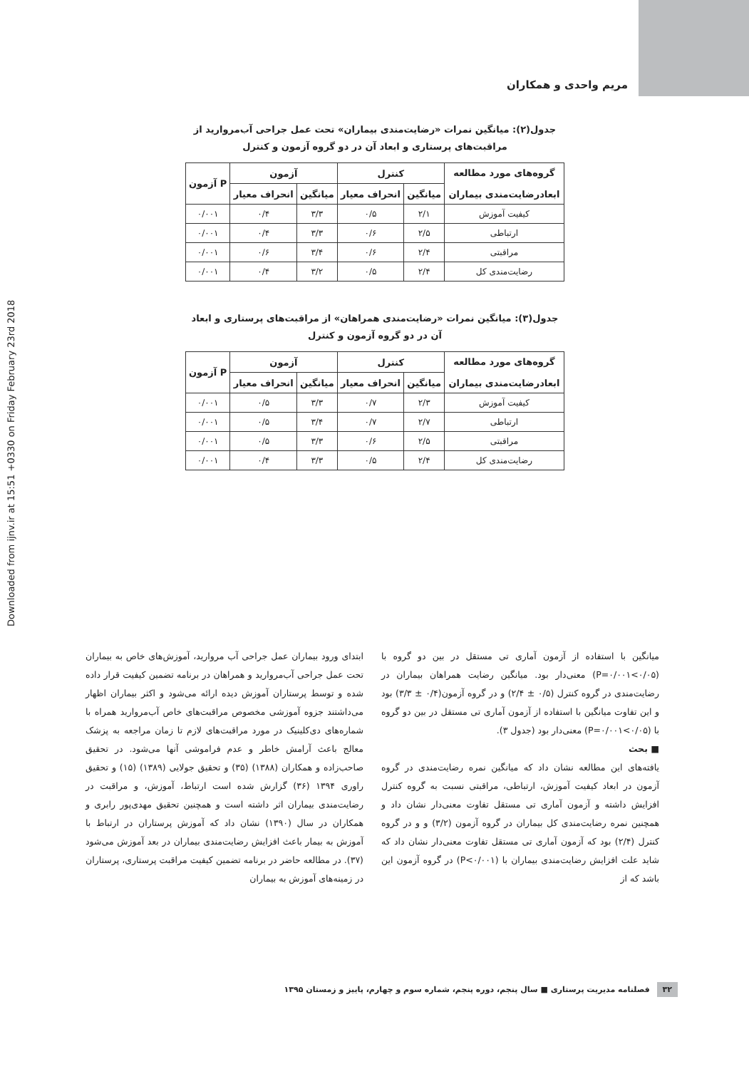Downloaded from ijnv.ir at 15:51 +0330 on Friday February 23rd 2018
مریم واحدی و همکاران
جدول(۲): میانگین نمرات «رضایت‌مندی بیماران» تحت عمل جراحی آب‌مروارید از مراقبت‌های پرستاری و ابعاد آن در دو گروه آزمون و کنترل
| گروه‌های مورد مطالعه ابعادرضایت‌مندی بیماران | کنترل | | آزمون | | P آزمون |
| --- | --- | --- | --- | --- | --- |
| | میانگین | انحراف معیار | میانگین | انحراف معیار | |
| کیفیت آموزش | ۲/۱ | ۰/۵ | ۳/۳ | ۰/۴ | ۰/۰۰۱ |
| ارتباطی | ۲/۵ | ۰/۶ | ۳/۳ | ۰/۴ | ۰/۰۰۱ |
| مراقبتی | ۲/۴ | ۰/۶ | ۳/۴ | ۰/۶ | ۰/۰۰۱ |
| رضایت‌مندی کل | ۲/۴ | ۰/۵ | ۳/۲ | ۰/۴ | ۰/۰۰۱ |
جدول(۳): میانگین نمرات «رضایت‌مندی همراهان» از مراقبت‌های پرستاری و ابعاد آن در دو گروه آزمون و کنترل
| گروه‌های مورد مطالعه ابعادرضایت‌مندی بیماران | کنترل | | آزمون | | P آزمون |
| --- | --- | --- | --- | --- | --- |
| | میانگین | انحراف معیار | میانگین | انحراف معیار | |
| کیفیت آموزش | ۲/۳ | ۰/۷ | ۳/۳ | ۰/۵ | ۰/۰۰۱ |
| ارتباطی | ۲/۷ | ۰/۷ | ۳/۴ | ۰/۵ | ۰/۰۰۱ |
| مراقبتی | ۲/۵ | ۰/۶ | ۳/۳ | ۰/۵ | ۰/۰۰۱ |
| رضایت‌مندی کل | ۲/۴ | ۰/۵ | ۳/۳ | ۰/۴ | ۰/۰۰۱ |
میانگین با استفاده از آزمون آماری تی مستقل در بین دو گروه با (P=۰/۰۰۱<۰/۰۵) معنی‌دار بود. میانگین رضایت همراهان بیماران در رضایت‌مندی در گروه کنترل (۰/۵ ± ۲/۴) و در گروه آزمون(۰/۴ ± ۳/۳) بود و این تفاوت میانگین با استفاده از آزمون آماری تی مستقل در بین دو گروه با (P=۰/۰۰۱<۰/۰۵) معنی‌دار بود (جدول ۳).
■ بحث
یافته‌های این مطالعه نشان داد که میانگین نمره رضایت‌مندی در گروه آزمون در ابعاد کیفیت آموزش، ارتباطی، مراقبتی نسبت به گروه کنترل افزایش داشته و آزمون آماری تی مستقل تفاوت معنی‌دار نشان داد و همچنین نمره رضایت‌مندی کل بیماران در گروه آزمون (۳/۲) و و در گروه کنترل (۲/۴) بود که آزمون آماری تی مستقل تفاوت معنی‌دار نشان داد که شاید علت افزایش رضایت‌مندی بیماران با (P<۰/۰۰۱) در گروه آزمون این باشد که از
ابتدای ورود بیماران عمل جراحی آب مروارید، آموزش‌های خاص به بیماران تحت عمل جراحی آب‌مروارید و همراهان در برنامه تضمین کیفیت قرار داده شده و توسط پرستاران آموزش دیده ارائه می‌شود و اکثر بیماران اظهار می‌داشتند جزوه آموزشی مخصوص مراقبت‌های خاص آب‌مروارید همراه با شماره‌های دی‌کلینیک در مورد مراقبت‌های لازم تا زمان مراجعه به پزشک معالج باعث آرامش خاطر و عدم فراموشی آنها می‌شود. در تحقیق صاحب‌زاده و همکاران (۱۳۸۸) (۳۵) و تحقیق جولایی (۱۳۸۹) (۱۵) و تحقیق راوری ۱۳۹۴ (۳۶) گزارش شده است ارتباط، آموزش، و مراقبت در رضایت‌مندی بیماران اثر داشته است و همچنین تحقیق مهدی‌پور رابری و همکاران در سال (۱۳۹۰) نشان داد که آموزش پرستاران در ارتباط با آموزش به بیمار باعث افزایش رضایت‌مندی بیماران در بعد آموزش می‌شود (۳۷). در مطالعه حاضر در برنامه تضمین کیفیت مراقبت پرستاری، پرستاران در زمینه‌های آموزش به بیماران
۳۲ فصلنامه مدیریت پرستاری ■ سال پنجم، دوره پنجم، شماره سوم و چهارم، پاییز و زمستان ۱۳۹۵